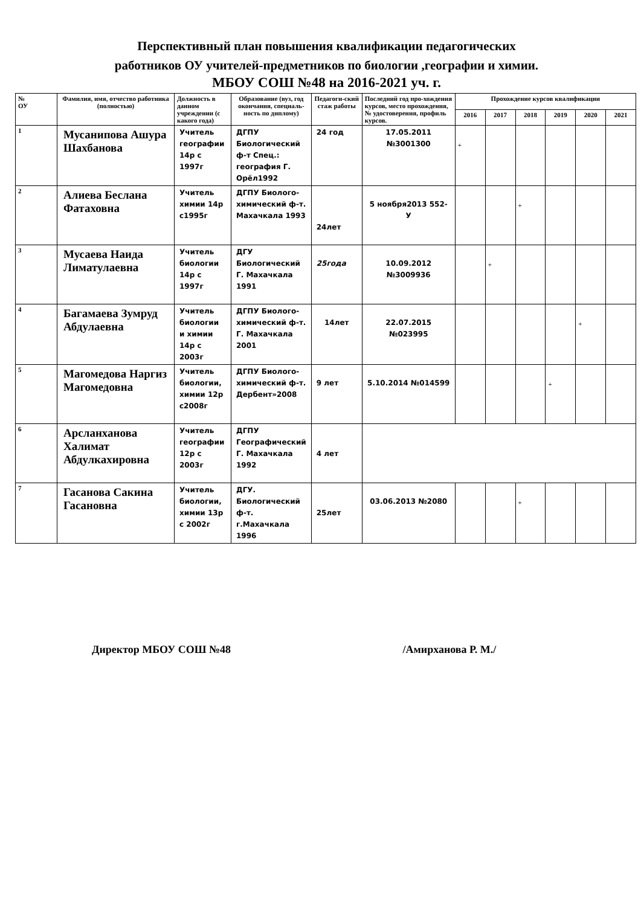Перспективный план повышения квалификации педагогических работников ОУ учителей-предметников по биологии ,географии и химии.
МБОУ СОШ №48 на 2016-2021 уч. г.
| № ОУ | Фамилия, имя, отчество работника (полностью) | Должность в данном учреждении (с какого года) | Образование (вуз, год окончания, специаль-ность по диплому) | Педагоги-ский стаж работы | Последний год про-хождения курсов, место прохождения, № удостоверения, профиль курсов. | Прохождение курсов квалификации | | | | | |
| --- | --- | --- | --- | --- | --- | --- | --- | --- | --- | --- | --- |
| | | | | | | 2016 | 2017 | 2018 | 2019 | 2020 | 2021 |
| 1 | Мусанипова Ашура Шахбанова | Учитель географии 14р с 1997г | ДГПУ Биологический ф-т Спец.: география Г. Орёл1992 | 24 год | 17.05.2011 №3001300 | + | | | | | |
| 2 | Алиева Беслана Фатаховна | Учитель химии 14р с1995г | ДГПУ Биолого-химический ф-т. Махачкала 1993 | 24лет | 5 ноября2013 552-У | | | + | | | |
| 3 | Мусаева Наида Лиматулаевна | Учитель биологии 14р с 1997г | ДГУ Биологический Г. Махачкала 1991 | 25года | 10.09.2012 №3009936 | | + | | | | |
| 4 | Багамаева Зумруд Абдулаевна | Учитель биологии и химии 14р с 2003г | ДГПУ Биолого-химический ф-т. Г. Махачкала 2001 | 14лет | 22.07.2015 №023995 | | | | | + | |
| 5 | Магомедова Наргиз Магомедовна | Учитель биологии, химии 12р с2008г | ДГПУ Биолого-химический ф-т. Дербент»2008 | 9 лет | 5.10.2014 №014599 | | | | + | | |
| 6 | Арсланханова Халимат Абдулкахировна | Учитель географии 12р с 2003г | ДГПУ Географический Г. Махачкала 1992 | 4 лет | | | | | | | |
| 7 | Гасанова Сакина Гасановна | Учитель биологии, химии 13р с 2002г | ДГУ. Биологический ф-т. г.Махачкала 1996 | 25лет | 03.06.2013 №2080 | | | + | | | |
Директор МБОУ СОШ №48 /Амирханова Р. М./